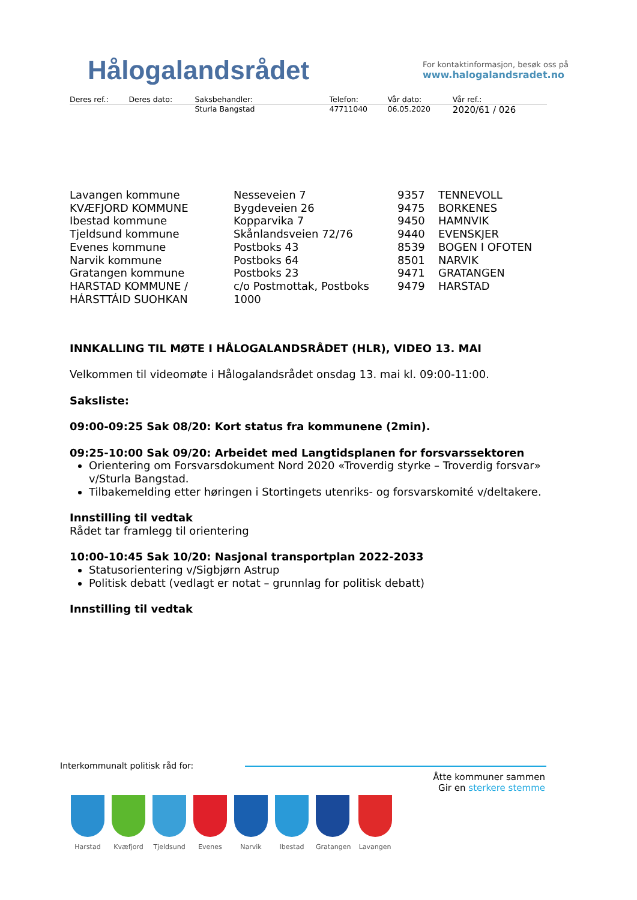Hålogalandsrådet
For kontaktinformasjon, besøk oss på
www.halogalandsradet.no
| Deres ref.: | Deres dato: | Saksbehandler: | Telefon: | Vår dato: | Vår ref.: |
| | | Sturla Bangstad | 47711040 | 06.05.2020 | 2020/61 / 026 |
| Lavangen kommune | Nesseveien 7 | 9357 | TENNEVOLL |
| KVÆFJORD KOMMUNE | Bygdeveien 26 | 9475 | BORKENES |
| Ibestad kommune | Kopparvika 7 | 9450 | HAMNVIK |
| Tjeldsund kommune | Skånlandsveien 72/76 | 9440 | EVENSKJER |
| Evenes kommune | Postboks 43 | 8539 | BOGEN I OFOTEN |
| Narvik kommune | Postboks 64 | 8501 | NARVIK |
| Gratangen kommune | Postboks 23 | 9471 | GRATANGEN |
| HARSTAD KOMMUNE / HÁRSTTÁID SUOHKAN | c/o Postmottak, Postboks 1000 | 9479 | HARSTAD |
INNKALLING TIL MØTE I HÅLOGALANDSRÅDET (HLR), VIDEO 13. MAI
Velkommen til videomøte i Hålogalandsrådet onsdag 13. mai kl. 09:00-11:00.
Saksliste:
09:00-09:25 Sak 08/20: Kort status fra kommunene (2min).
09:25-10:00 Sak 09/20: Arbeidet med Langtidsplanen for forsvarssektoren
Orientering om Forsvarsdokument Nord 2020 «Troverdig styrke – Troverdig forsvar» v/Sturla Bangstad.
Tilbakemelding etter høringen i Stortingets utenriks- og forsvarskomité v/deltakere.
Innstilling til vedtak
Rådet tar framlegg til orientering
10:00-10:45 Sak 10/20: Nasjonal transportplan 2022-2033
Statusorientering v/Sigbjørn Astrup
Politisk debatt (vedlagt er notat – grunnlag for politisk debatt)
Innstilling til vedtak
Interkommunalt politisk råd for:
Åtte kommuner sammen
Gir en sterkere stemme
Harstad Kvæfjord Tjeldsund Evenes Narvik Ibestad Gratangen Lavangen